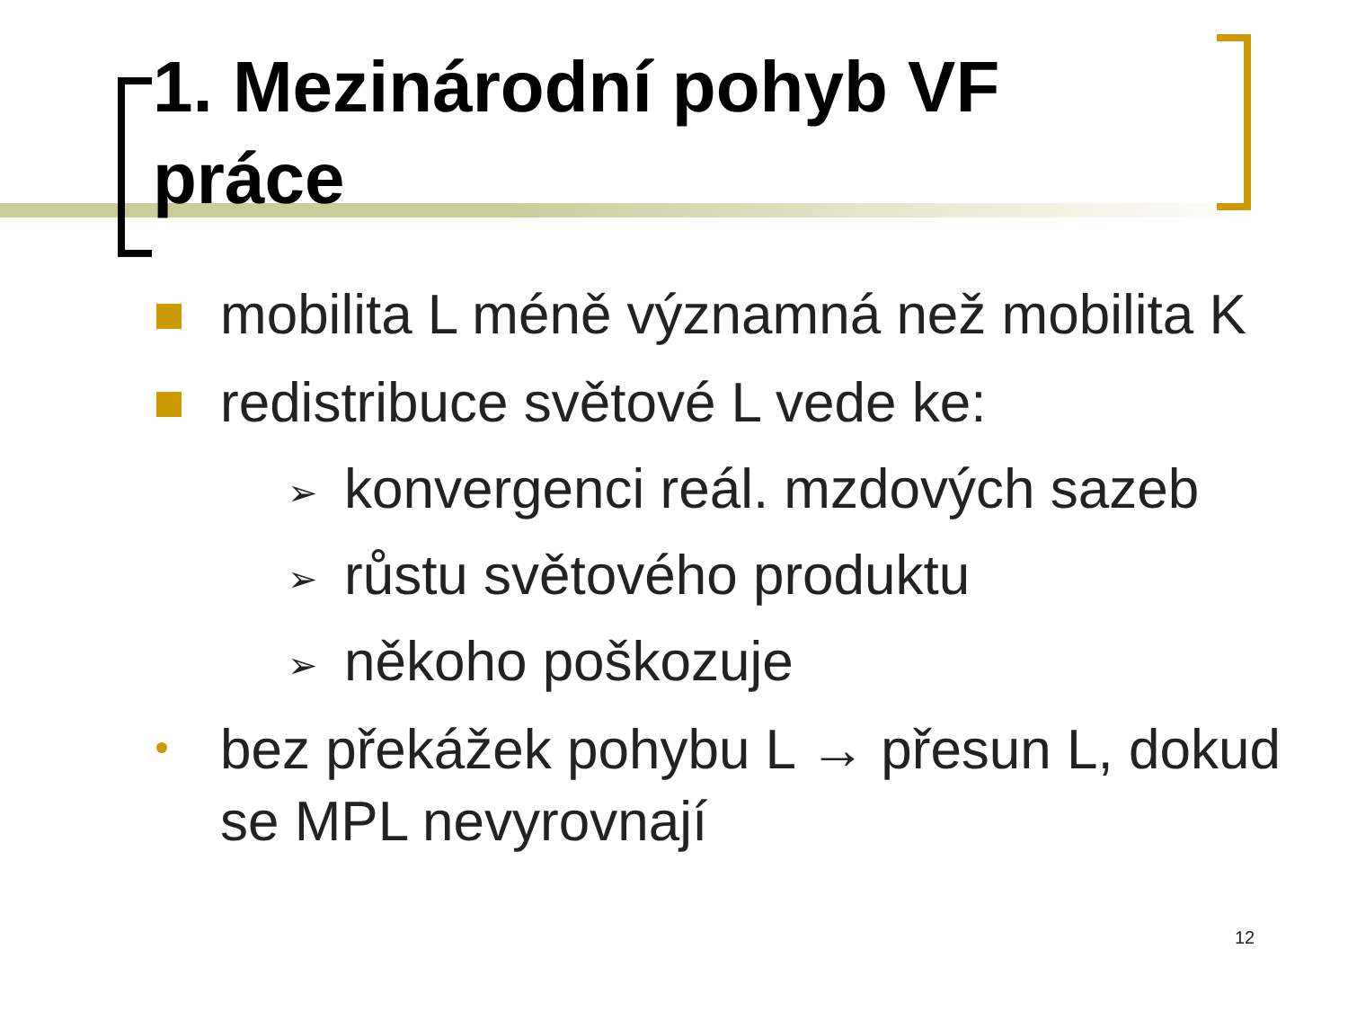1. Mezinárodní pohyb VF
práce
mobilita L méně významná než mobilita K
redistribuce světové L vede ke:
➢ konvergenci reál. mzdových sazeb
➢ růstu světového produktu
➢ někoho poškozuje
bez překážek pohybu L → přesun L, dokud se MPL nevyrovnají
12